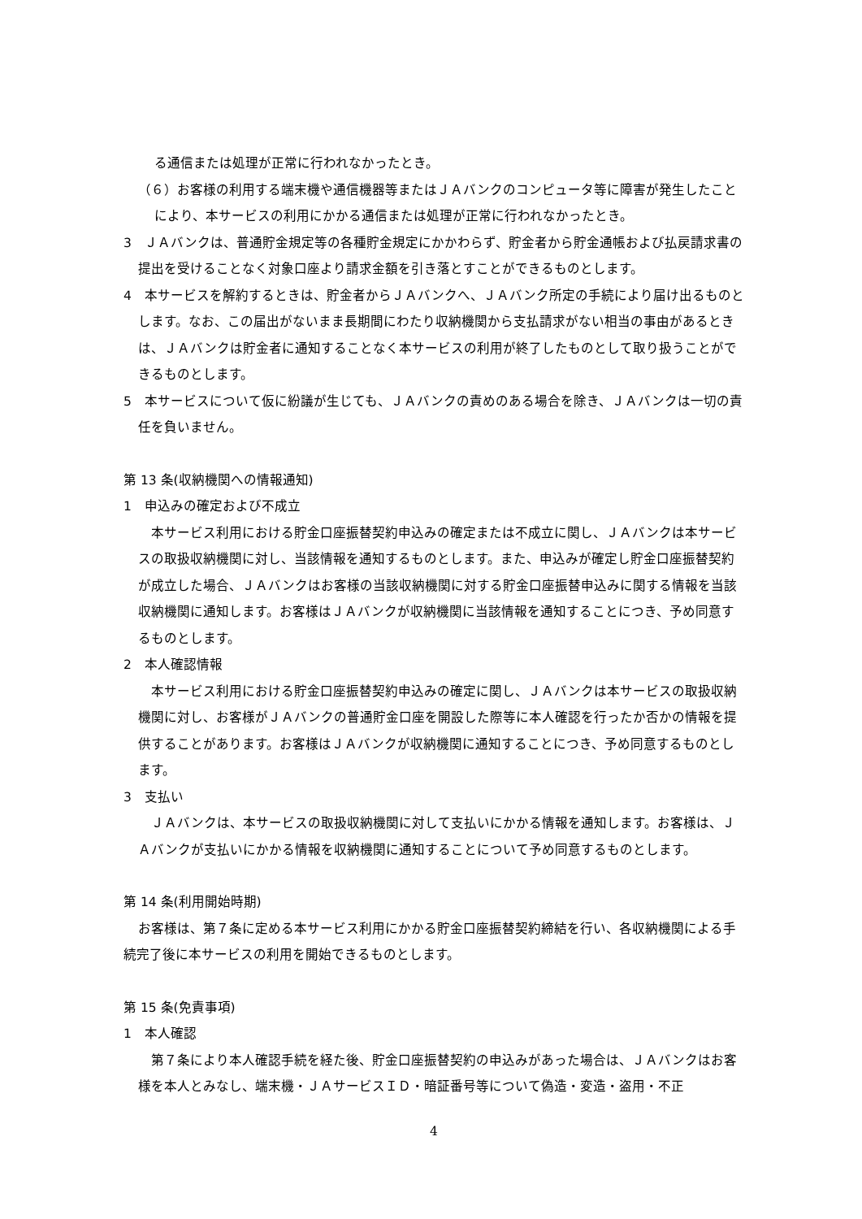る通信または処理が正常に行われなかったとき。
（６）お客様の利用する端末機や通信機器等またはＪＡバンクのコンピュータ等に障害が発生したことにより、本サービスの利用にかかる通信または処理が正常に行われなかったとき。
3　ＪＡバンクは、普通貯金規定等の各種貯金規定にかかわらず、貯金者から貯金通帳および払戻請求書の提出を受けることなく対象口座より請求金額を引き落とすことができるものとします。
4　本サービスを解約するときは、貯金者からＪＡバンクへ、ＪＡバンク所定の手続により届け出るものとします。なお、この届出がないまま長期間にわたり収納機関から支払請求がない相当の事由があるときは、ＪＡバンクは貯金者に通知することなく本サービスの利用が終了したものとして取り扱うことができるものとします。
5　本サービスについて仮に紛議が生じても、ＪＡバンクの責めのある場合を除き、ＪＡバンクは一切の責任を負いません。
第 13 条(収納機関への情報通知)
1　申込みの確定および不成立
本サービス利用における貯金口座振替契約申込みの確定または不成立に関し、ＪＡバンクは本サービスの取扱収納機関に対し、当該情報を通知するものとします。また、申込みが確定し貯金口座振替契約が成立した場合、ＪＡバンクはお客様の当該収納機関に対する貯金口座振替申込みに関する情報を当該収納機関に通知します。お客様はＪＡバンクが収納機関に当該情報を通知することにつき、予め同意するものとします。
2　本人確認情報
本サービス利用における貯金口座振替契約申込みの確定に関し、ＪＡバンクは本サービスの取扱収納機関に対し、お客様がＪＡバンクの普通貯金口座を開設した際等に本人確認を行ったか否かの情報を提供することがあります。お客様はＪＡバンクが収納機関に通知することにつき、予め同意するものとします。
3　支払い
ＪＡバンクは、本サービスの取扱収納機関に対して支払いにかかる情報を通知します。お客様は、ＪＡバンクが支払いにかかる情報を収納機関に通知することについて予め同意するものとします。
第 14 条(利用開始時期)
お客様は、第７条に定める本サービス利用にかかる貯金口座振替契約締結を行い、各収納機関による手続完了後に本サービスの利用を開始できるものとします。
第 15 条(免責事項)
1　本人確認
第７条により本人確認手続を経た後、貯金口座振替契約の申込みがあった場合は、ＪＡバンクはお客様を本人とみなし、端末機・ＪＡサービスＩＤ・暗証番号等について偽造・変造・盗用・不正
4